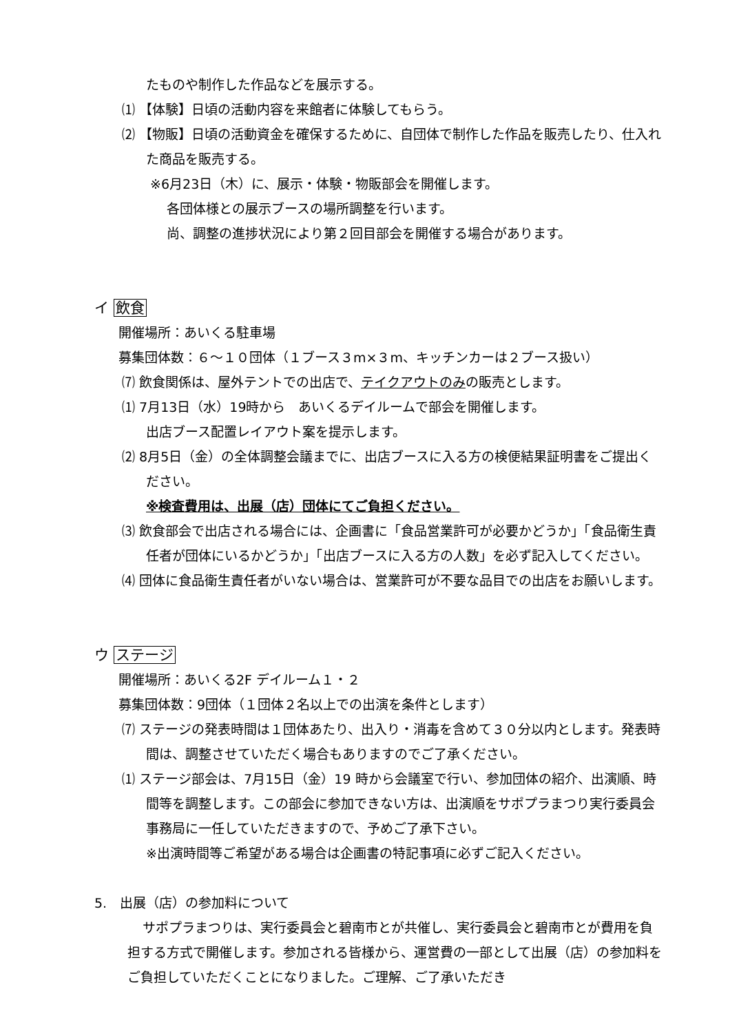たものや制作した作品などを展示する。
⑴ 【体験】日頃の活動内容を来館者に体験してもらう。
⑵ 【物販】日頃の活動資金を確保するために、自団体で制作した作品を販売したり、仕入れた商品を販売する。
※6月23日（木）に、展示・体験・物販部会を開催します。
各団体様との展示ブースの場所調整を行います。
尚、調整の進捗状況により第２回目部会を開催する場合があります。
イ 飲食
開催場所：あいくる駐車場
募集団体数：６～１０団体（１ブース３m×３m、キッチンカーは２ブース扱い）
⑺ 飲食関係は、屋外テントでの出店で、テイクアウトのみの販売とします。
⑴ 7月13日（水）19時から　あいくるデイルームで部会を開催します。
出店ブース配置レイアウト案を提示します。
⑵ 8月5日（金）の全体調整会議までに、出店ブースに入る方の検便結果証明書をご提出ください。
※検査費用は、出展（店）団体にてご負担ください。
⑶ 飲食部会で出店される場合には、企画書に「食品営業許可が必要かどうか」「食品衛生責任者が団体にいるかどうか」「出店ブースに入る方の人数」を必ず記入してください。
⑷ 団体に食品衛生責任者がいない場合は、営業許可が不要な品目での出店をお願いします。
ウ ステージ
開催場所：あいくる2F デイルーム１・２
募集団体数：9団体（１団体２名以上での出演を条件とします）
⑺ ステージの発表時間は１団体あたり、出入り・消毒を含めて３０分以内とします。発表時間は、調整させていただく場合もありますのでご了承ください。
⑴ ステージ部会は、7月15日（金）19 時から会議室で行い、参加団体の紹介、出演順、時間等を調整します。この部会に参加できない方は、出演順をサポプラまつり実行委員会事務局に一任していただきますので、予めご了承下さい。
※出演時間等ご希望がある場合は企画書の特記事項に必ずご記入ください。
5.　出展（店）の参加料について
サポプラまつりは、実行委員会と碧南市とが共催し、実行委員会と碧南市とが費用を負担する方式で開催します。参加される皆様から、運営費の一部として出展（店）の参加料をご負担していただくことになりました。ご理解、ご了承いただき